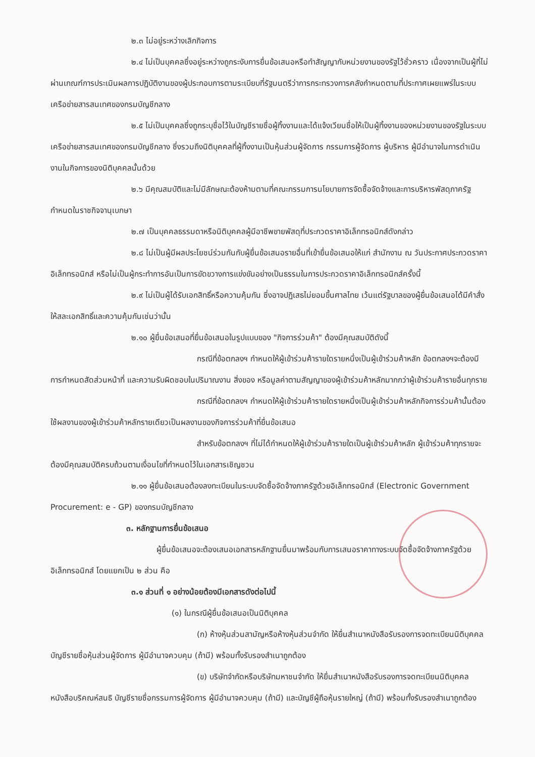๒.๓ ไม่อยู่ระหว่างเลิกกิจการ
๒.๔ ไม่เป็นบุคคลซึ่งอยู่ระหว่างถูกระงับการยื่นข้อเสนอหรือทำสัญญากับหน่วยงานของรัฐไว้ชั่วคราว เนื่องจากเป็นผู้ที่ไม่ผ่านเกณฑ์การประเมินผลการปฏิบัติงานของผู้ประกอบการตามระเบียบที่รัฐมนตรีว่าการกระทรวงการคลังกำหนดตามที่ประกาศเผยแพร่ในระบบเครือข่ายสารสนเทศของกรมบัญชีกลาง
๒.๕ ไม่เป็นบุคคลซึ่งถูกระบุชื่อไว้ในบัญชีรายชื่อผู้ทิ้งงานและได้แจ้งเวียนชื่อให้เป็นผู้ทิ้งงานของหน่วยงานของรัฐในระบบเครือข่ายสารสนเทศของกรมบัญชีกลาง ซึ่งรวมถึงนิติบุคคลที่ผู้ทิ้งงานเป็นหุ้นส่วนผู้จัดการ กรรมการผู้จัดการ ผู้บริหาร ผู้มีอำนาจในการดำเนินงานในกิจการของนิติบุคคลนั้นด้วย
๒.๖ มีคุณสมบัติและไม่มีลักษณะต้องห้ามตามที่คณะกรรมการนโยบายการจัดซื้อจัดจ้างและการบริหารพัสดุภาครัฐกำหนดในราชกิจจานุเบกษา
๒.๗ เป็นบุคคลธรรมดาหรือนิติบุคคลผู้มีอาชีพขายพัสดุที่ประกวดราคาอิเล็กทรอนิกส์ดังกล่าว
๒.๘ ไม่เป็นผู้มีผลประโยชน์ร่วมกันกับผู้ยื่นข้อเสนอรายอื่นที่เข้ายื่นข้อเสนอให้แก่ สำนักงาน ณ วันประกาศประกวดราคาอิเล็กทรอนิกส์ หรือไม่เป็นผู้กระทำการอันเป็นการขัดขวางการแข่งขันอย่างเป็นธรรมในการประกวดราคาอิเล็กทรอนิกส์ครั้งนี้
๒.๙ ไม่เป็นผู้ได้รับเอกสิทธิ์หรือความคุ้มกัน ซึ่งอาจปฏิเสธไม่ยอมขึ้นศาลไทย เว้นแต่รัฐบาลของผู้ยื่นข้อเสนอได้มีคำสั่งให้สละเอกสิทธิ์และความคุ้มกันเช่นว่านั้น
๒.๑๐ ผู้ยื่นข้อเสนอที่ยื่นข้อเสนอในรูปแบบของ "กิจการร่วมค้า" ต้องมีคุณสมบัติดังนี้
กรณีที่ข้อตกลงฯ กำหนดให้ผู้เข้าร่วมค้ารายใดรายหนึ่งเป็นผู้เข้าร่วมค้าหลัก ข้อตกลงฯจะต้องมีการกำหนดสัดส่วนหน้าที่ และความรับผิดชอบในปริมาณงาน สิ่งของ หรือมูลค่าตามสัญญาของผู้เข้าร่วมค้าหลักมากกว่าผู้เข้าร่วมค้ารายอื่นทุกราย
กรณีที่ข้อตกลงฯ กำหนดให้ผู้เข้าร่วมค้ารายใดรายหนึ่งเป็นผู้เข้าร่วมค้าหลักกิจการร่วมค้านั้นต้องใช้ผลงานของผู้เข้าร่วมค้าหลักรายเดียวเป็นผลงานของกิจการร่วมค้าที่ยื่นข้อเสนอ
สำหรับข้อตกลงฯ ที่ไม่ได้กำหนดให้ผู้เข้าร่วมค้ารายใดเป็นผู้เข้าร่วมค้าหลัก ผู้เข้าร่วมค้าทุกรายจะต้องมีคุณสมบัติครบถ้วนตามเงื่อนไขที่กำหนดไว้ในเอกสารเชิญชวน
๒.๑๑ ผู้ยื่นข้อเสนอต้องลงทะเบียนในระบบจัดซื้อจัดจ้างภาครัฐด้วยอิเล็กทรอนิกส์ (Electronic Government Procurement: e - GP) ของกรมบัญชีกลาง
๓. หลักฐานการยื่นข้อเสนอ
ผู้ยื่นข้อเสนอจะต้องเสนอเอกสารหลักฐานยื่นมาพร้อมกับการเสนอราคาทางระบบจัดซื้อจัดจ้างภาครัฐด้วยอิเล็กทรอนิกส์ โดยแยกเป็น ๒ ส่วน คือ
๓.๑ ส่วนที่ ๑ อย่างน้อยต้องมีเอกสารดังต่อไปนี้
(๑) ในกรณีผู้ยื่นข้อเสนอเป็นนิติบุคคล
(ก) ห้างหุ้นส่วนสามัญหรือห้างหุ้นส่วนจำกัด ให้ยื่นสำเนาหนังสือรับรองการจดทะเบียนนิติบุคคล บัญชีรายชื่อหุ้นส่วนผู้จัดการ ผู้มีอำนาจควบคุม (ถ้ามี) พร้อมทั้งรับรองสำเนาถูกต้อง
(ข) บริษัทจำกัดหรือบริษัทมหาชนจำกัด ให้ยื่นสำเนาหนังสือรับรองการจดทะเบียนนิติบุคคล หนังสือบริคณห์สนธิ บัญชีรายชื่อกรรมการผู้จัดการ ผู้มีอำนาจควบคุม (ถ้ามี) และบัญชีผู้ถือหุ้นรายใหญ่ (ถ้ามี) พร้อมทั้งรับรองสำเนาถูกต้อง